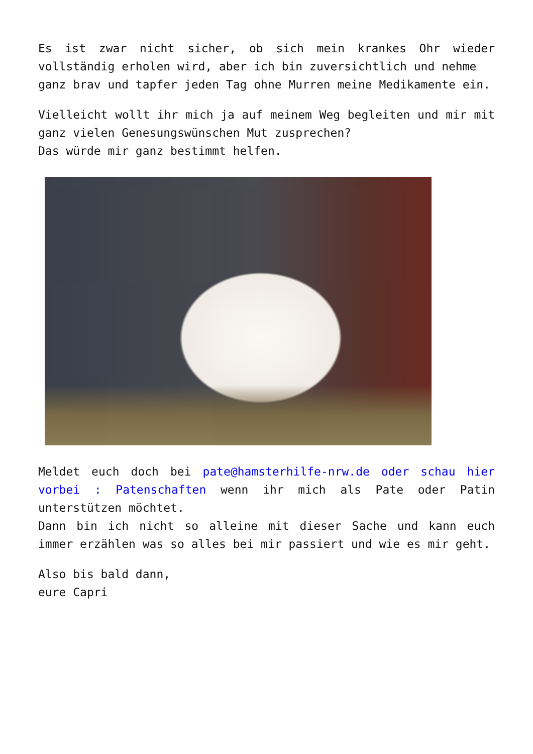Es ist zwar nicht sicher, ob sich mein krankes Ohr wieder vollständig erholen wird, aber ich bin zuversichtlich und nehme
ganz brav und tapfer jeden Tag ohne Murren meine Medikamente ein.
Vielleicht wollt ihr mich ja auf meinem Weg begleiten und mir mit ganz vielen Genesungswünschen Mut zusprechen?
Das würde mir ganz bestimmt helfen.
Meldet euch doch bei pate@hamsterhilfe-nrw.de oder schau hier vorbei : Patenschaften wenn ihr mich als Pate oder Patin unterstützen möchtet.
Dann bin ich nicht so alleine mit dieser Sache und kann euch immer erzählen was so alles bei mir passiert und wie es mir geht.
Also bis bald dann,
eure Capri